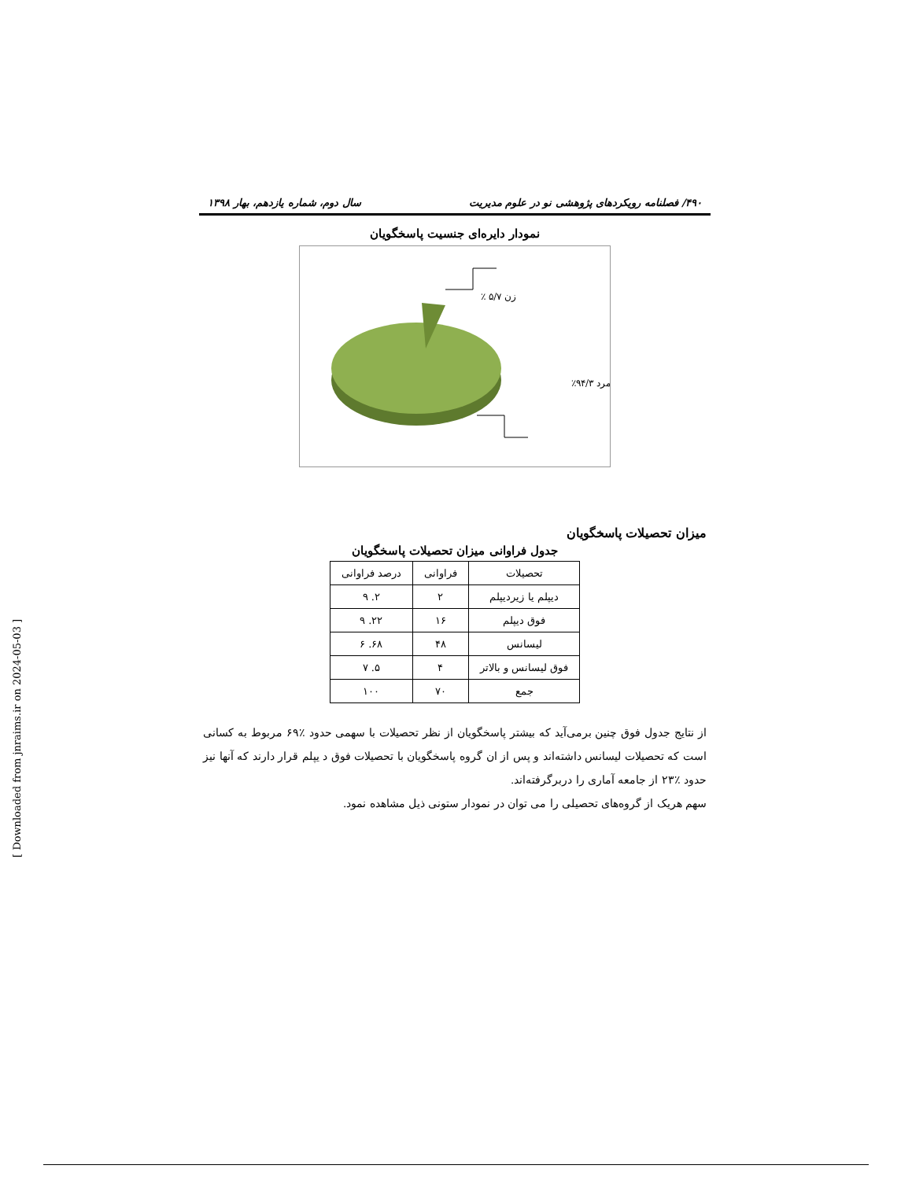۴۹۰/ فصلنامه رویکردهای پژوهشی نو در علوم مدیریت سال دوم، شماره یازدهم، بهار ۱۳۹۸
نمودار دایره‌ای جنسیت پاسخگویان
زن ۵/۷ ٪
مرد ۹۴/۳٪
میزان تحصیلات پاسخگویان
جدول فراوانی میزان تحصیلات پاسخگویان
| تحصیلات | فراوانی | درصد فراوانی |
| --- | --- | --- |
| دیپلم یا زیردیپلم | ۲ | ۲. ۹ |
| فوق دیپلم | ۱۶ | ۲۲. ۹ |
| لیسانس | ۴۸ | ۶۸. ۶ |
| فوق لیسانس و بالاتر | ۴ | ۵. ۷ |
| جمع | ۷۰ | ۱۰۰ |
از نتایج جدول فوق چنین برمی‌آید که بیشتر پاسخگویان از نظر تحصیلات با سهمی حدود ٪۶۹ مربوط به کسانی است که تحصیلات لیسانس داشته‌اند و پس از ان گروه پاسخگویان با تحصیلات فوق د یپلم قرار دارند که آنها نیز حدود ٪۲۳ از جامعه آماری را دربرگرفته‌اند.
سهم هریک از گروه‌های تحصیلی را می توان در نمودار ستونی ذیل مشاهده نمود.
[ Downloaded from jnraims.ir on 2024-05-03 ]